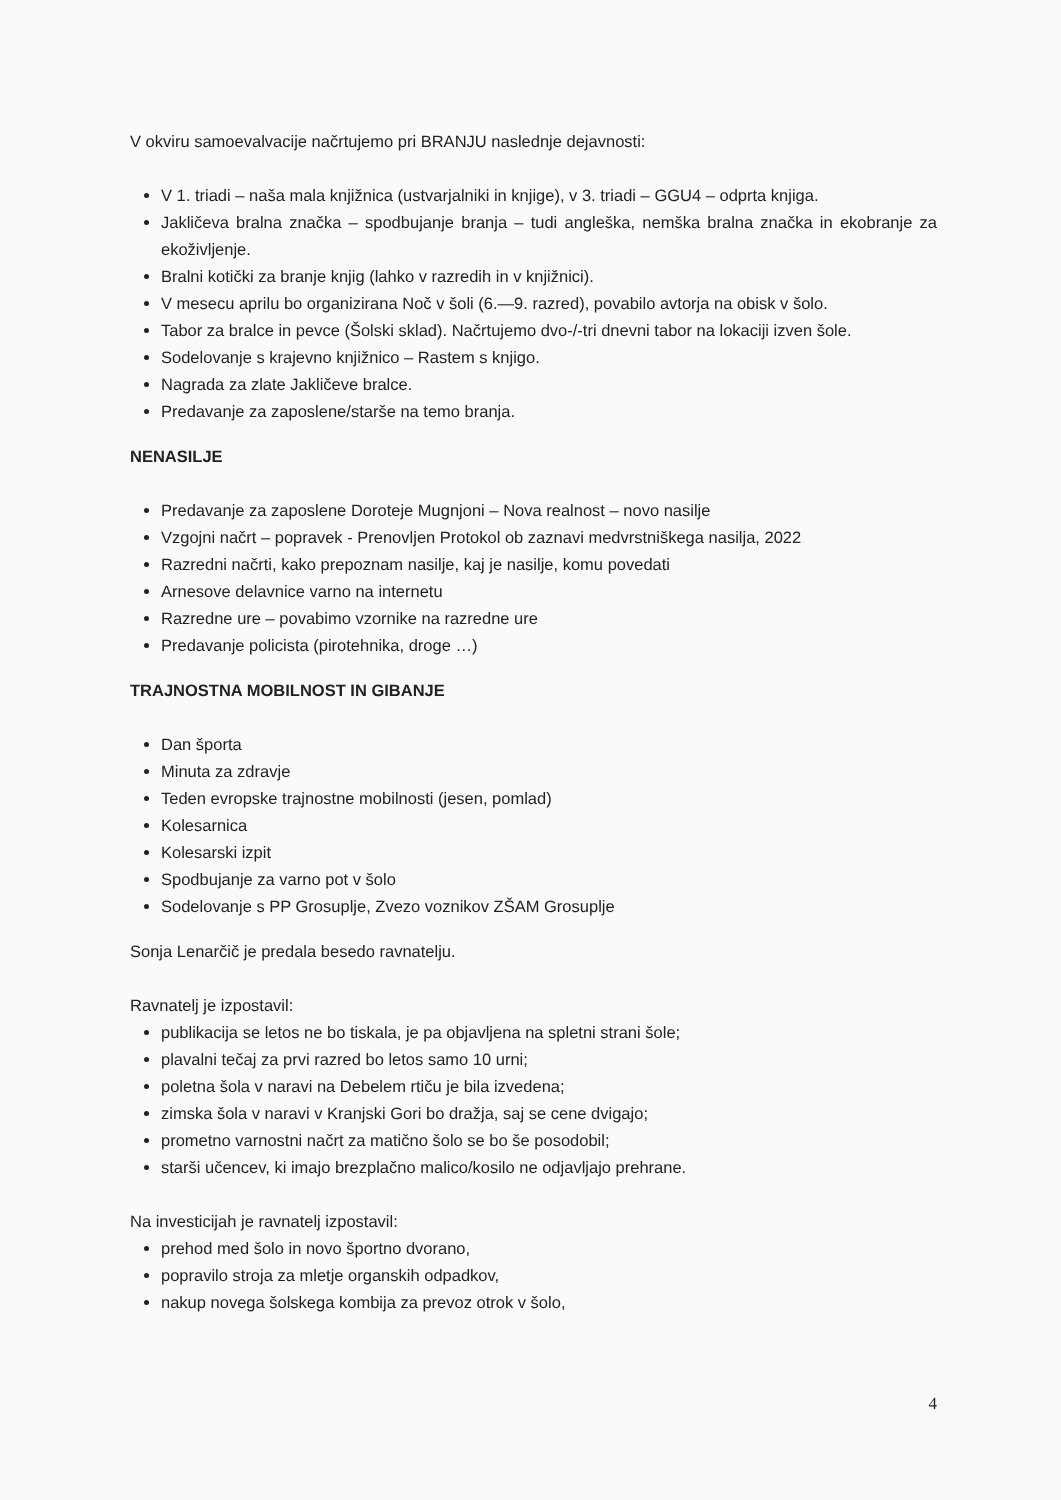V okviru samoevalvacije načrtujemo pri BRANJU naslednje dejavnosti:
V 1. triadi – naša mala knjižnica (ustvarjalniki in knjige), v 3. triadi – GGU4 – odprta knjiga.
Jakličeva bralna značka – spodbujanje branja – tudi angleška, nemška bralna značka in ekobranje za ekoživljenje.
Bralni kotički za branje knjig (lahko v razredih in v knjižnici).
V mesecu aprilu bo organizirana Noč v šoli (6.—9. razred), povabilo avtorja na obisk v šolo.
Tabor za bralce in pevce (Šolski sklad). Načrtujemo dvo-/-tri dnevni tabor na lokaciji izven šole.
Sodelovanje s krajevno knjižnico – Rastem s knjigo.
Nagrada za zlate Jakličeve bralce.
Predavanje za zaposlene/starše na temo branja.
NENASILJE
Predavanje za zaposlene Doroteje Mugnjoni – Nova realnost – novo nasilje
Vzgojni načrt – popravek - Prenovljen Protokol ob zaznavi medvrstniškega nasilja, 2022
Razredni načrti, kako prepoznam nasilje, kaj je nasilje, komu povedati
Arnesove delavnice varno na internetu
Razredne ure – povabimo vzornike na razredne ure
Predavanje policista (pirotehnika, droge …)
TRAJNOSTNA MOBILNOST IN GIBANJE
Dan športa
Minuta za zdravje
Teden evropske trajnostne mobilnosti (jesen, pomlad)
Kolesarnica
Kolesarski izpit
Spodbujanje za varno pot v šolo
Sodelovanje s PP Grosuplje, Zvezo voznikov ZŠAM Grosuplje
Sonja Lenarčič je predala besedo ravnatelju.
Ravnatelj je izpostavil:
publikacija se letos ne bo tiskala, je pa objavljena na spletni strani šole;
plavalni tečaj za prvi razred bo letos samo 10 urni;
poletna šola v naravi na Debelem rtiču je bila izvedena;
zimska šola v naravi v Kranjski Gori bo dražja, saj se cene dvigajo;
prometno varnostni načrt za matično šolo se bo še posodobil;
starši učencev, ki imajo brezplačno malico/kosilo ne odjavljajo prehrane.
Na investicijah je ravnatelj izpostavil:
prehod med šolo in novo športno dvorano,
popravilo stroja za mletje organskih odpadkov,
nakup novega šolskega kombija za prevoz otrok v šolo,
4